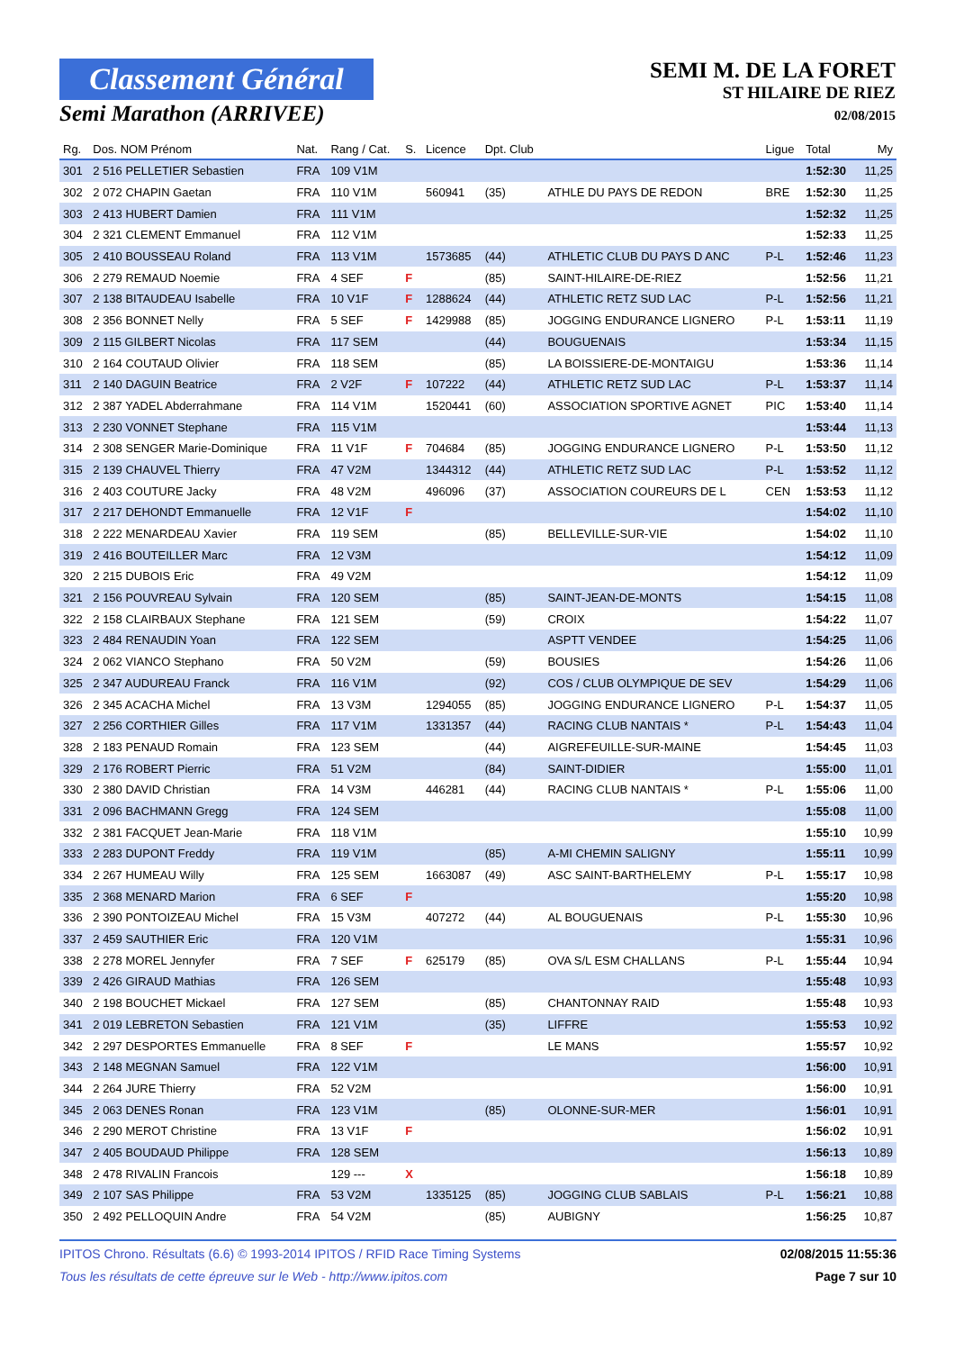Classement Général
Semi Marathon (ARRIVEE)
SEMI M. DE LA FORET
ST HILAIRE DE RIEZ
02/08/2015
| Rg. | Dos. NOM Prénom | Nat. | Rang / Cat. | S. | Licence | Dpt. Club | | Ligue | Total | My |
| --- | --- | --- | --- | --- | --- | --- | --- | --- | --- | --- |
| 301 | 2 516 PELLETIER Sebastien | FRA | 109 V1M | | | | | | 1:52:30 | 11,25 |
| 302 | 2 072 CHAPIN Gaetan | FRA | 110 V1M | | 560941 | (35) | ATHLE DU PAYS DE REDON | BRE | 1:52:30 | 11,25 |
| 303 | 2 413 HUBERT Damien | FRA | 111 V1M | | | | | | 1:52:32 | 11,25 |
| 304 | 2 321 CLEMENT Emmanuel | FRA | 112 V1M | | | | | | 1:52:33 | 11,25 |
| 305 | 2 410 BOUSSEAU Roland | FRA | 113 V1M | | 1573685 | (44) | ATHLETIC CLUB DU PAYS D ANC | P-L | 1:52:46 | 11,23 |
| 306 | 2 279 REMAUD Noemie | FRA | 4 SEF | F | | (85) | SAINT-HILAIRE-DE-RIEZ | | 1:52:56 | 11,21 |
| 307 | 2 138 BITAUDEAU Isabelle | FRA | 10 V1F | F | 1288624 | (44) | ATHLETIC RETZ SUD LAC | P-L | 1:52:56 | 11,21 |
| 308 | 2 356 BONNET Nelly | FRA | 5 SEF | F | 1429988 | (85) | JOGGING ENDURANCE LIGNERO | P-L | 1:53:11 | 11,19 |
| 309 | 2 115 GILBERT Nicolas | FRA | 117 SEM | | | (44) | BOUGUENAIS | | 1:53:34 | 11,15 |
| 310 | 2 164 COUTAUD Olivier | FRA | 118 SEM | | | (85) | LA BOISSIERE-DE-MONTAIGU | | 1:53:36 | 11,14 |
| 311 | 2 140 DAGUIN Beatrice | FRA | 2 V2F | F | 107222 | (44) | ATHLETIC RETZ SUD LAC | P-L | 1:53:37 | 11,14 |
| 312 | 2 387 YADEL Abderrahmane | FRA | 114 V1M | | 1520441 | (60) | ASSOCIATION SPORTIVE AGNET | PIC | 1:53:40 | 11,14 |
| 313 | 2 230 VONNET Stephane | FRA | 115 V1M | | | | | | 1:53:44 | 11,13 |
| 314 | 2 308 SENGER Marie-Dominique | FRA | 11 V1F | F | 704684 | (85) | JOGGING ENDURANCE LIGNERO | P-L | 1:53:50 | 11,12 |
| 315 | 2 139 CHAUVEL Thierry | FRA | 47 V2M | | 1344312 | (44) | ATHLETIC RETZ SUD LAC | P-L | 1:53:52 | 11,12 |
| 316 | 2 403 COUTURE Jacky | FRA | 48 V2M | | 496096 | (37) | ASSOCIATION COUREURS DE L | CEN | 1:53:53 | 11,12 |
| 317 | 2 217 DEHONDT Emmanuelle | FRA | 12 V1F | F | | | | | 1:54:02 | 11,10 |
| 318 | 2 222 MENARDEAU Xavier | FRA | 119 SEM | | | (85) | BELLEVILLE-SUR-VIE | | 1:54:02 | 11,10 |
| 319 | 2 416 BOUTEILLER Marc | FRA | 12 V3M | | | | | | 1:54:12 | 11,09 |
| 320 | 2 215 DUBOIS Eric | FRA | 49 V2M | | | | | | 1:54:12 | 11,09 |
| 321 | 2 156 POUVREAU Sylvain | FRA | 120 SEM | | | (85) | SAINT-JEAN-DE-MONTS | | 1:54:15 | 11,08 |
| 322 | 2 158 CLAIRBAUX Stephane | FRA | 121 SEM | | | (59) | CROIX | | 1:54:22 | 11,07 |
| 323 | 2 484 RENAUDIN Yoan | FRA | 122 SEM | | | | ASPTT VENDEE | | 1:54:25 | 11,06 |
| 324 | 2 062 VIANCO Stephano | FRA | 50 V2M | | | (59) | BOUSIES | | 1:54:26 | 11,06 |
| 325 | 2 347 AUDUREAU Franck | FRA | 116 V1M | | | (92) | COS / CLUB OLYMPIQUE DE SEV | | 1:54:29 | 11,06 |
| 326 | 2 345 ACACHA Michel | FRA | 13 V3M | | 1294055 | (85) | JOGGING ENDURANCE LIGNERO | P-L | 1:54:37 | 11,05 |
| 327 | 2 256 CORTHIER Gilles | FRA | 117 V1M | | 1331357 | (44) | RACING CLUB NANTAIS * | P-L | 1:54:43 | 11,04 |
| 328 | 2 183 PENAUD Romain | FRA | 123 SEM | | | (44) | AIGREFEUILLE-SUR-MAINE | | 1:54:45 | 11,03 |
| 329 | 2 176 ROBERT Pierric | FRA | 51 V2M | | | (84) | SAINT-DIDIER | | 1:55:00 | 11,01 |
| 330 | 2 380 DAVID Christian | FRA | 14 V3M | | 446281 | (44) | RACING CLUB NANTAIS * | P-L | 1:55:06 | 11,00 |
| 331 | 2 096 BACHMANN Gregg | FRA | 124 SEM | | | | | | 1:55:08 | 11,00 |
| 332 | 2 381 FACQUET Jean-Marie | FRA | 118 V1M | | | | | | 1:55:10 | 10,99 |
| 333 | 2 283 DUPONT Freddy | FRA | 119 V1M | | | (85) | A-MI CHEMIN SALIGNY | | 1:55:11 | 10,99 |
| 334 | 2 267 HUMEAU Willy | FRA | 125 SEM | | 1663087 | (49) | ASC SAINT-BARTHELEMY | P-L | 1:55:17 | 10,98 |
| 335 | 2 368 MENARD Marion | FRA | 6 SEF | F | | | | | 1:55:20 | 10,98 |
| 336 | 2 390 PONTOIZEAU Michel | FRA | 15 V3M | | 407272 | (44) | AL BOUGUENAIS | P-L | 1:55:30 | 10,96 |
| 337 | 2 459 SAUTHIER Eric | FRA | 120 V1M | | | | | | 1:55:31 | 10,96 |
| 338 | 2 278 MOREL Jennyfer | FRA | 7 SEF | F | 625179 | (85) | OVA S/L ESM CHALLANS | P-L | 1:55:44 | 10,94 |
| 339 | 2 426 GIRAUD Mathias | FRA | 126 SEM | | | | | | 1:55:48 | 10,93 |
| 340 | 2 198 BOUCHET Mickael | FRA | 127 SEM | | | (85) | CHANTONNAY RAID | | 1:55:48 | 10,93 |
| 341 | 2 019 LEBRETON Sebastien | FRA | 121 V1M | | | (35) | LIFFRE | | 1:55:53 | 10,92 |
| 342 | 2 297 DESPORTES Emmanuelle | FRA | 8 SEF | F | | | LE MANS | | 1:55:57 | 10,92 |
| 343 | 2 148 MEGNAN Samuel | FRA | 122 V1M | | | | | | 1:56:00 | 10,91 |
| 344 | 2 264 JURE Thierry | FRA | 52 V2M | | | | | | 1:56:00 | 10,91 |
| 345 | 2 063 DENES Ronan | FRA | 123 V1M | | | (85) | OLONNE-SUR-MER | | 1:56:01 | 10,91 |
| 346 | 2 290 MEROT Christine | FRA | 13 V1F | F | | | | | 1:56:02 | 10,91 |
| 347 | 2 405 BOUDAUD Philippe | FRA | 128 SEM | | | | | | 1:56:13 | 10,89 |
| 348 | 2 478 RIVALIN Francois | | 129 --- | X | | | | | 1:56:18 | 10,89 |
| 349 | 2 107 SAS Philippe | FRA | 53 V2M | | 1335125 | (85) | JOGGING CLUB SABLAIS | P-L | 1:56:21 | 10,88 |
| 350 | 2 492 PELLOQUIN Andre | FRA | 54 V2M | | | (85) | AUBIGNY | | 1:56:25 | 10,87 |
IPITOS Chrono. Résultats (6.6) © 1993-2014 IPITOS / RFID Race Timing Systems 02/08/2015 11:55:36
Tous les résultats de cette épreuve sur le Web - http://www.ipitos.com Page 7 sur 10